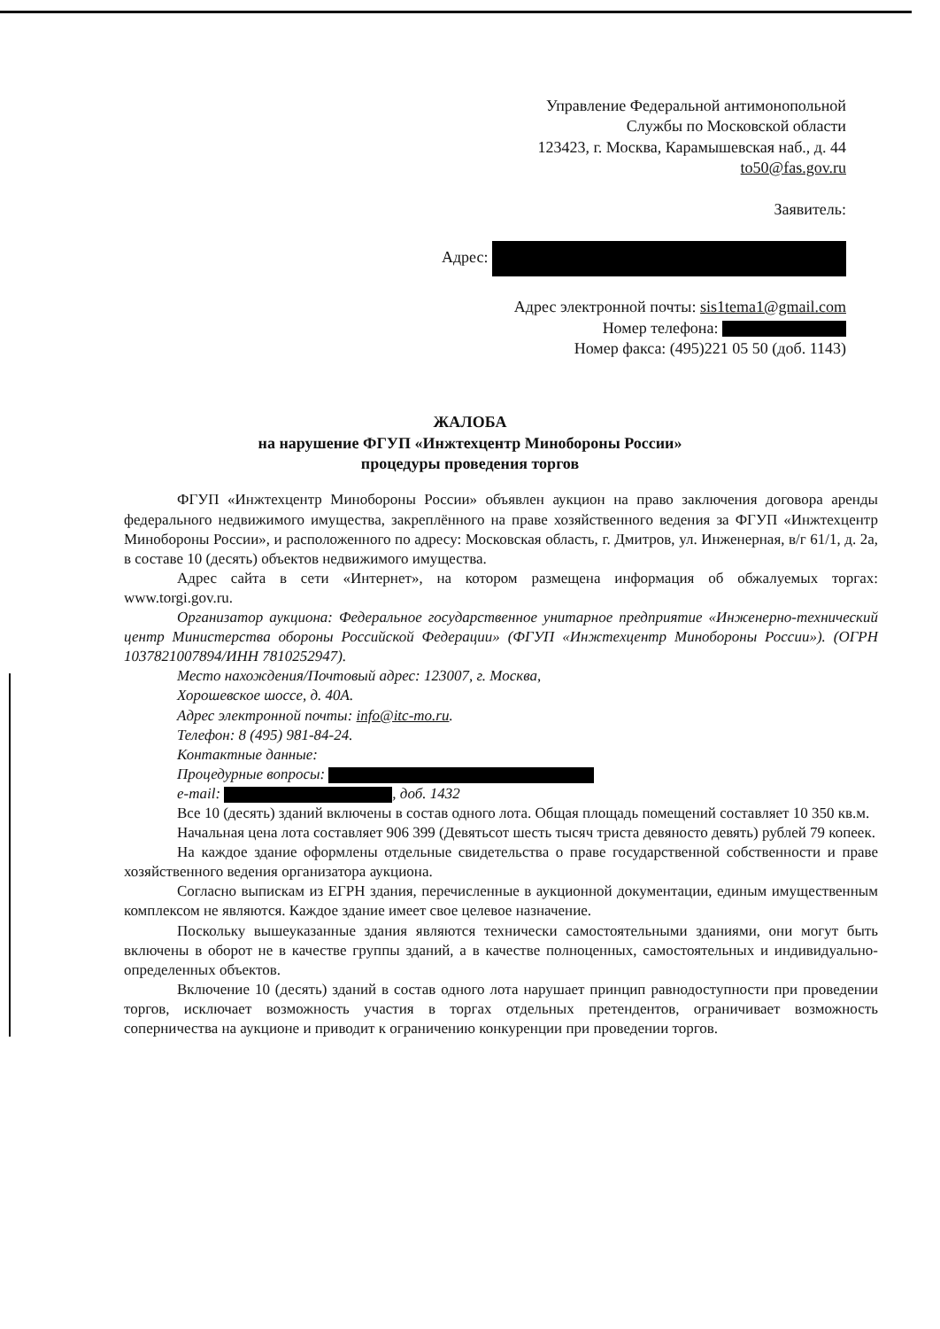Управление Федеральной антимонопольной
Службы по Московской области
123423, г. Москва, Карамышевская наб., д. 44
to50@fas.gov.ru
Заявитель:
Адрес:
Адрес электронной почты: sis1tema1@gmail.com
Номер телефона:
Номер факса: (495)221 05 50 (доб. 1143)
ЖАЛОБА
на нарушение ФГУП «Инжтехцентр Минобороны России»
процедуры проведения торгов
ФГУП «Инжтехцентр Минобороны России» объявлен аукцион на право заключения договора аренды федерального недвижимого имущества, закреплённого на праве хозяйственного ведения за ФГУП «Инжтехцентр Минобороны России», и расположенного по адресу: Московская область, г. Дмитров, ул. Инженерная, в/г 61/1, д. 2а, в составе 10 (десять) объектов недвижимого имущества.
Адрес сайта в сети «Интернет», на котором размещена информация об обжалуемых торгах: www.torgi.gov.ru.
Организатор аукциона: Федеральное государственное унитарное предприятие «Инженерно-технический центр Министерства обороны Российской Федерации» (ФГУП «Инжтехцентр Минобороны России»). (ОГРН 1037821007894/ИНН 7810252947).
Место нахождения/Почтовый адрес: 123007, г. Москва,
Хорошевское шоссе, д. 40А.
Адрес электронной почты: info@itc-mo.ru.
Телефон: 8 (495) 981-84-24.
Контактные данные:
Процедурные вопросы:
e-mail: , доб. 1432
Все 10 (десять) зданий включены в состав одного лота. Общая площадь помещений составляет 10 350 кв.м.
Начальная цена лота составляет 906 399 (Девятьсот шесть тысяч триста девяносто девять) рублей 79 копеек.
На каждое здание оформлены отдельные свидетельства о праве государственной собственности и праве хозяйственного ведения организатора аукциона.
Согласно выпискам из ЕГРН здания, перечисленные в аукционной документации, единым имущественным комплексом не являются. Каждое здание имеет свое целевое назначение.
Поскольку вышеуказанные здания являются технически самостоятельными зданиями, они могут быть включены в оборот не в качестве группы зданий, а в качестве полноценных, самостоятельных и индивидуально-определенных объектов.
Включение 10 (десять) зданий в состав одного лота нарушает принцип равнодоступности при проведении торгов, исключает возможность участия в торгах отдельных претендентов, ограничивает возможность соперничества на аукционе и приводит к ограничению конкуренции при проведении торгов.